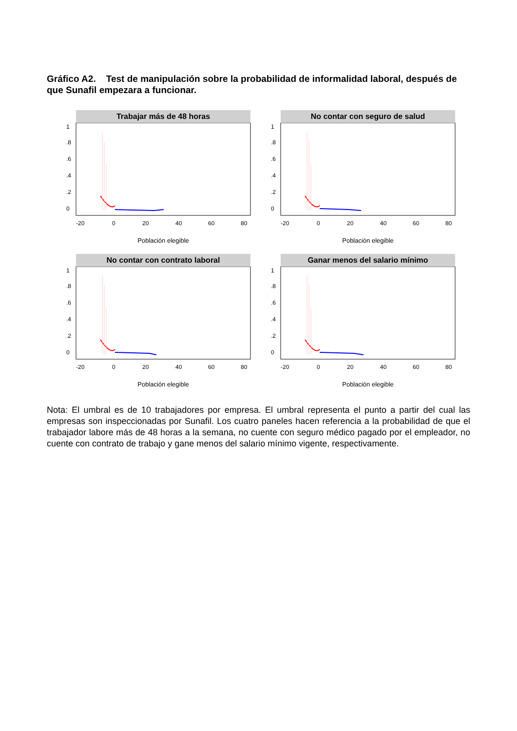Gráfico A2. Test de manipulación sobre la probabilidad de informalidad laboral, después de que Sunafil empezara a funcionar.
Trabajar más de 48 horas
0
.2
.4
.6
.8
1
-20
0
20
40
60
80
Población elegible
No contar con seguro de salud
0
.2
.4
.6
.8
1
-20
0
20
40
60
80
Población elegible
No contar con contrato laboral
0
.2
.4
.6
.8
1
-20
0
20
40
60
80
Población elegible
Ganar menos del salario mínimo
0
.2
.4
.6
.8
1
-20
0
20
40
60
80
Población elegible
Nota: El umbral es de 10 trabajadores por empresa. El umbral representa el punto a partir del cual las empresas son inspeccionadas por Sunafil. Los cuatro paneles hacen referencia a la probabilidad de que el trabajador labore más de 48 horas a la semana, no cuente con seguro médico pagado por el empleador, no cuente con contrato de trabajo y gane menos del salario mínimo vigente, respectivamente.